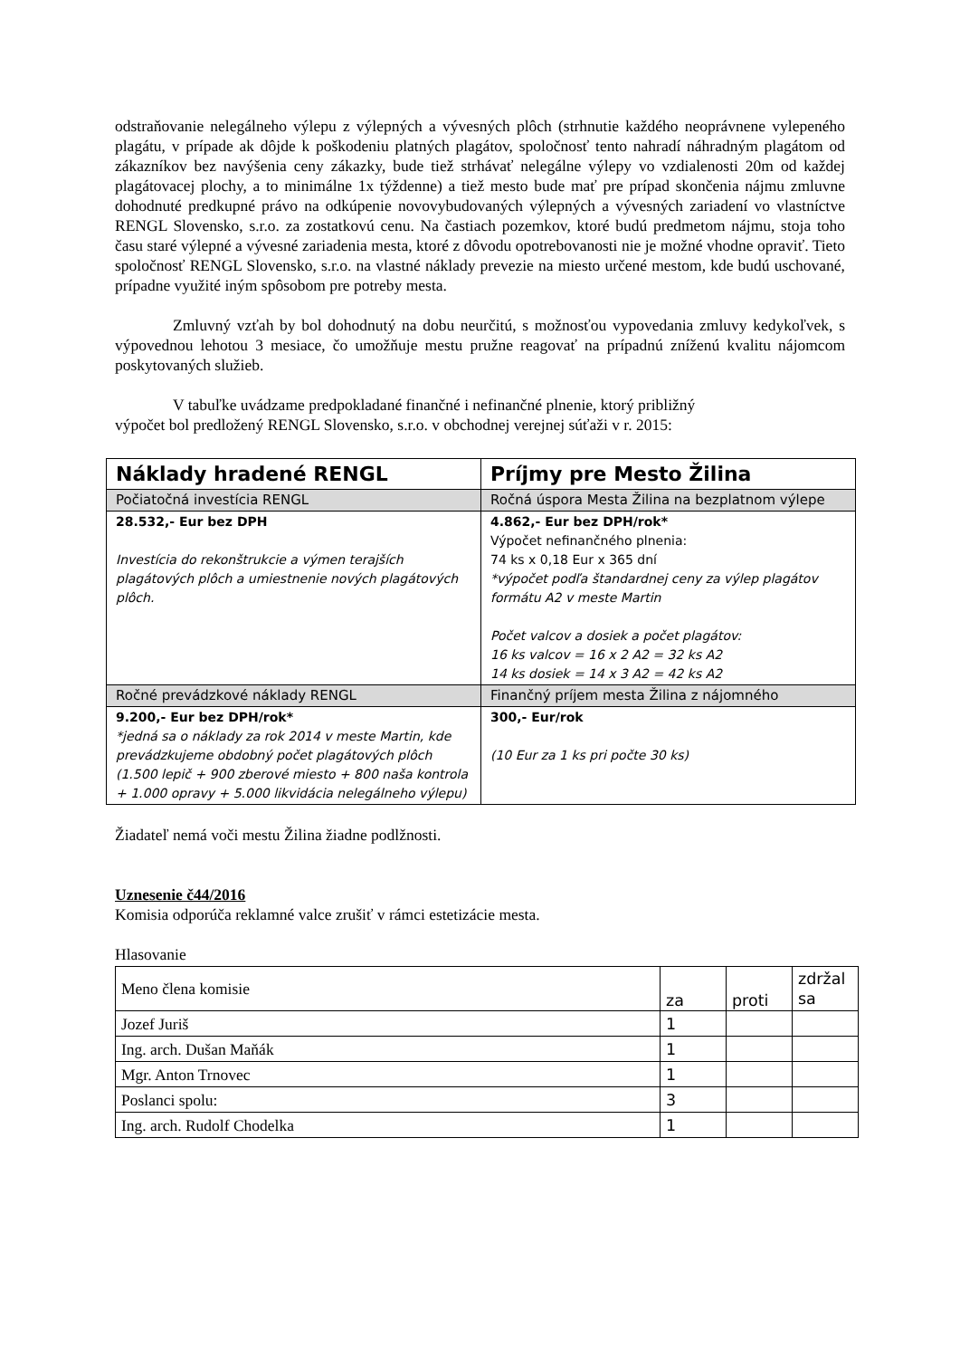odstraňovanie nelegálneho výlepu z výlepných a vývesných plôch (strhnutie každého neoprávnene vylepeného plagátu, v prípade ak dôjde k poškodeniu platných plagátov, spoločnosť tento nahradí náhradným plagátom od zákazníkov bez navýšenia ceny zákazky, bude tiež strhávať nelegálne výlepy vo vzdialenosti 20m od každej plagátovacej plochy, a to minimálne 1x týždenne) a tiež mesto bude mať pre prípad skončenia nájmu zmluvne dohodnuté predkupné právo na odkúpenie novovybudovaných výlepných a vývesných zariadení vo vlastníctve RENGL Slovensko, s.r.o. za zostatkovú cenu. Na častiach pozemkov, ktoré budú predmetom nájmu, stoja toho času staré výlepné a vývesné zariadenia mesta, ktoré z dôvodu opotrebovanosti nie je možné vhodne opraviť. Tieto spoločnosť RENGL Slovensko, s.r.o. na vlastné náklady prevezie na miesto určené mestom, kde budú uschované, prípadne využité iným spôsobom pre potreby mesta.
Zmluvný vzťah by bol dohodnutý na dobu neurčitú, s možnosťou vypovedania zmluvy kedykoľvek, s výpovednou lehotou 3 mesiace, čo umožňuje mestu pružne reagovať na prípadnú zníženú kvalitu nájomcom poskytovaných služieb.
V tabuľke uvádzame predpokladané finančné i nefinančné plnenie, ktorý približný
výpočet bol predložený RENGL Slovensko, s.r.o. v obchodnej verejnej súťaži v r. 2015:
| Náklady hradené RENGL | Príjmy pre Mesto Žilina |
| Počiatočná investícia RENGL | Ročná úspora Mesta Žilina na bezplatnom výlepe |
| 28.532,- Eur bez DPH Investícia do rekonštrukcie a výmen terajších plagátových plôch a umiestnenie nových plagátových plôch. | 4.862,- Eur bez DPH/rok* Výpočet nefinančného plnenia: 74 ks x 0,18 Eur x 365 dní *výpočet podľa štandardnej ceny za výlep plagátov formátu A2 v meste Martin Počet valcov a dosiek a počet plagátov: 16 ks valcov = 16 x 2 A2 = 32 ks A2 14 ks dosiek = 14 x 3 A2 = 42 ks A2 |
| Ročné prevádzkové náklady RENGL | Finančný príjem mesta Žilina z nájomného |
| 9.200,- Eur bez DPH/rok* *jedná sa o náklady za rok 2014 v meste Martin, kde prevádzkujeme obdobný počet plagátových plôch (1.500 lepič + 900 zberové miesto + 800 naša kontrola + 1.000 opravy + 5.000 likvidácia nelegálneho výlepu) | 300,- Eur/rok (10 Eur za 1 ks pri počte 30 ks) |
Žiadateľ nemá voči mestu Žilina žiadne podlžnosti.
Uznesenie č44/2016
Komisia odporúča reklamné valce zrušiť v rámci estetizácie mesta.
Hlasovanie
| Meno člena komisie | za | proti | zdržal sa |
| Jozef Juriš | 1 | | |
| Ing. arch. Dušan Maňák | 1 | | |
| Mgr. Anton Trnovec | 1 | | |
| Poslanci spolu: | 3 | | |
| Ing. arch. Rudolf Chodelka | 1 | | |